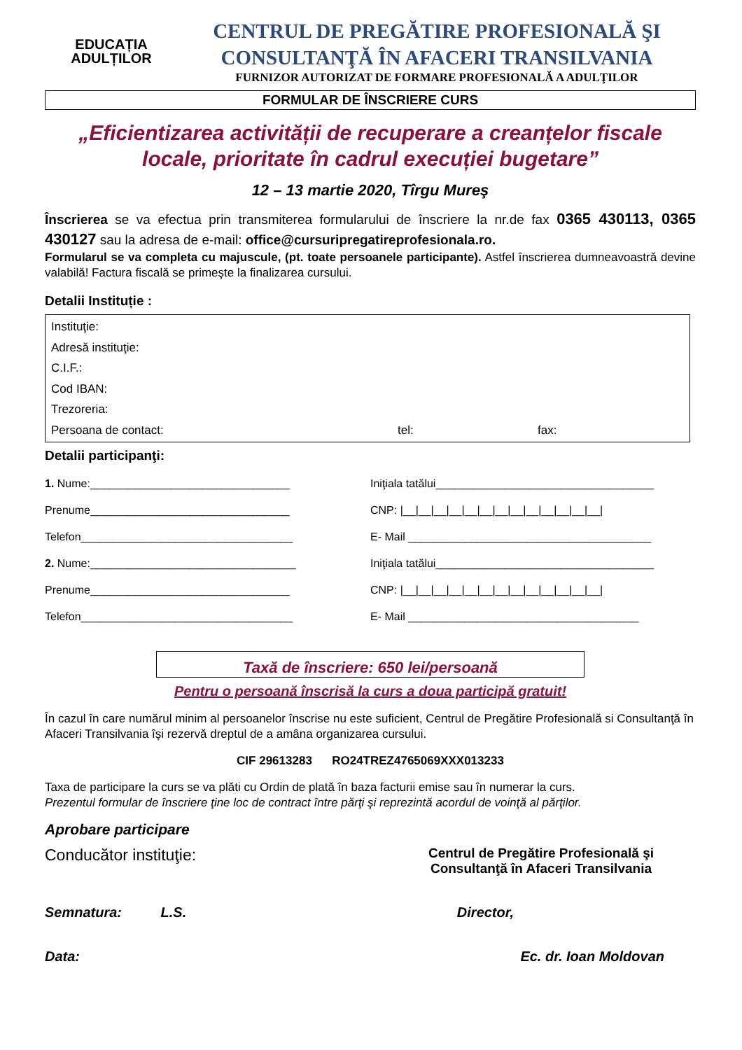EDUCAȚIA
ADULȚILOR
CENTRUL DE PREGĂTIRE PROFESIONALĂ ŞI
CONSULTANŢĂ ÎN AFACERI TRANSILVANIA
FURNIZOR AUTORIZAT DE FORMARE PROFESIONALĂ A ADULŢILOR
FORMULAR DE ÎNSCRIERE CURS
„Eficientizarea activității de recuperare a creanțelor fiscale locale, prioritate în cadrul execuției bugetare”
12 – 13 martie 2020, Tîrgu Mureş
Înscrierea se va efectua prin transmiterea formularului de înscriere la nr.de fax 0365 430113, 0365 430127 sau la adresa de e-mail: office@cursuripregatireprofesionala.ro.
Formularul se va completa cu majuscule, (pt. toate persoanele participante). Astfel înscrierea dumneavoastră devine valabilă! Factura fiscală se primeşte la finalizarea cursului.
Detalii Instituție :
Instituţie:
Adresă instituţie:
C.I.F.:
Cod IBAN:
Trezoreria:
Persoana de contact: tel: fax:
Detalii participanţi:
1. Nume:________________________________
Iniţiala tatălui___________________________________
Prenume________________________________
CNP: |__|__|__|__|__|__|__|__|__|__|__|__|__|
Telefon__________________________________
E- Mail _______________________________________
2. Nume:_________________________________
Iniţiala tatălui___________________________________
Prenume________________________________
CNP: |__|__|__|__|__|__|__|__|__|__|__|__|__|
Telefon__________________________________
E- Mail _____________________________________
Taxă de înscriere: 650 lei/persoană
Pentru o persoană înscrisă la curs a doua participă gratuit!
În cazul în care numărul minim al persoanelor înscrise nu este suficient, Centrul de Pregătire Profesională si Consultanţă în Afaceri Transilvania îşi rezervă dreptul de a amâna organizarea cursului.
CIF 29613283 RO24TREZ4765069XXX013233
Taxa de participare la curs se va plăti cu Ordin de plată în baza facturii emise sau în numerar la curs.
Prezentul formular de înscriere ţine loc de contract între părţi şi reprezintă acordul de voinţă al părţilor.
Aprobare participare
Conducător instituţie: Centrul de Pregătire Profesională şi
Consultanţă în Afaceri Transilvania
Semnatura: L.S. Director,
Data: Ec. dr. Ioan Moldovan